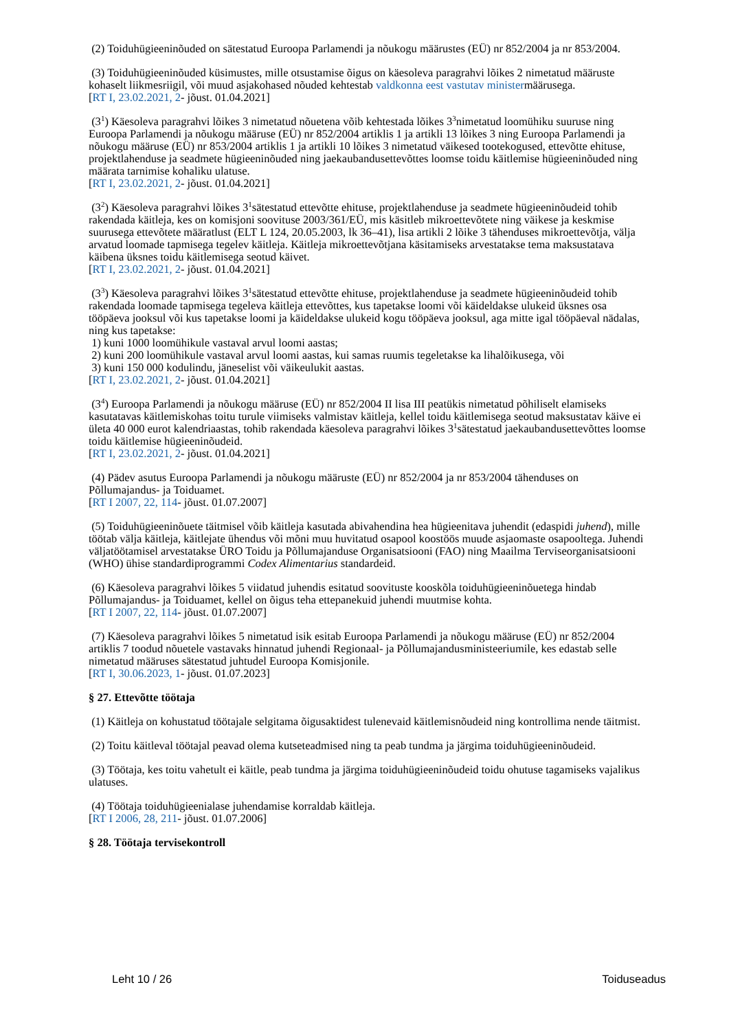(2) Toiduhügieeninõuded on sätestatud Euroopa Parlamendi ja nõukogu määrustes (EÜ) nr 852/2004 ja nr 853/2004.
(3) Toiduhügieeninõuded küsimustes, mille otsustamise õigus on käesoleva paragrahvi lõikes 2 nimetatud määruste kohaselt liikmesriigil, või muud asjakohased nõuded kehtestab valdkonna eest vastutav ministermäärusega.
[RT I, 23.02.2021, 2- jõust. 01.04.2021]
(3<sup>1</sup>) Käesoleva paragrahvi lõikes 3 nimetatud nõuetena võib kehtestada lõikes 3<sup>3</sup>nimetatud loomühiku suuruse ning Euroopa Parlamendi ja nõukogu määruse (EÜ) nr 852/2004 artiklis 1 ja artikli 13 lõikes 3 ning Euroopa Parlamendi ja nõukogu määruse (EÜ) nr 853/2004 artiklis 1 ja artikli 10 lõikes 3 nimetatud väikesed tootekogused, ettevõtte ehituse, projektlahenduse ja seadmete hügieeninõuded ning jaekaubandusettevõttes loomse toidu käitlemise hügieeninõuded ning määrata tarnimise kohaliku ulatuse.
[RT I, 23.02.2021, 2- jõust. 01.04.2021]
(3<sup>2</sup>) Käesoleva paragrahvi lõikes 3<sup>1</sup>sätestatud ettevõtte ehituse, projektlahenduse ja seadmete hügieeninõudeid tohib rakendada käitleja, kes on komisjoni soovituse 2003/361/EÜ, mis käsitleb mikroettevõtete ning väikese ja keskmise suurusega ettevõtete määratlust (ELT L 124, 20.05.2003, lk 36–41), lisa artikli 2 lõike 3 tähenduses mikroettevõtja, välja arvatud loomade tapmisega tegelev käitleja. Käitleja mikroettevõtjana käsitamiseks arvestatakse tema maksustatava käibena üksnes toidu käitlemisega seotud käivet.
[RT I, 23.02.2021, 2- jõust. 01.04.2021]
(3<sup>3</sup>) Käesoleva paragrahvi lõikes 3<sup>1</sup>sätestatud ettevõtte ehituse, projektlahenduse ja seadmete hügieeninõudeid tohib rakendada loomade tapmisega tegeleva käitleja ettevõttes, kus tapetakse loomi või käideldakse ulukeid üksnes osa tööpäeva jooksul või kus tapetakse loomi ja käideldakse ulukeid kogu tööpäeva jooksul, aga mitte igal tööpäeval nädalas, ning kus tapetakse:
1) kuni 1000 loomühikule vastaval arvul loomi aastas;
2) kuni 200 loomühikule vastaval arvul loomi aastas, kui samas ruumis tegeletakse ka lihalõikusega, või
3) kuni 150 000 kodulindu, jäneselist või väikeulukit aastas.
[RT I, 23.02.2021, 2- jõust. 01.04.2021]
(3<sup>4</sup>) Euroopa Parlamendi ja nõukogu määruse (EÜ) nr 852/2004 II lisa III peatükis nimetatud põhiliselt elamiseks kasutatavas käitlemiskohas toitu turule viimiseks valmistav käitleja, kellel toidu käitlemisega seotud maksustatav käive ei ületa 40 000 eurot kalendriaastas, tohib rakendada käesoleva paragrahvi lõikes 3<sup>1</sup>sätestatud jaekaubandusettevõttes loomse toidu käitlemise hügieeninõudeid.
[RT I, 23.02.2021, 2- jõust. 01.04.2021]
(4) Pädev asutus Euroopa Parlamendi ja nõukogu määruste (EÜ) nr 852/2004 ja nr 853/2004 tähenduses on Põllumajandus- ja Toiduamet.
[RT I 2007, 22, 114- jõust. 01.07.2007]
(5) Toiduhügieeninõuete täitmisel võib käitleja kasutada abivahendina hea hügieenitava juhendit (edaspidi juhend), mille töötab välja käitleja, käitlejate ühendus või mõni muu huvitatud osapool koostöös muude asjaomaste osapooltega. Juhendi väljatöötamisel arvestatakse ÜRO Toidu ja Põllumajanduse Organisatsiooni (FAO) ning Maailma Terviseorganisatsiooni (WHO) ühise standardiprogrammi Codex Alimentarius standardeid.
(6) Käesoleva paragrahvi lõikes 5 viidatud juhendis esitatud soovituste kooskõla toiduhügieeninõuetega hindab Põllumajandus- ja Toiduamet, kellel on õigus teha ettepanekuid juhendi muutmise kohta.
[RT I 2007, 22, 114- jõust. 01.07.2007]
(7) Käesoleva paragrahvi lõikes 5 nimetatud isik esitab Euroopa Parlamendi ja nõukogu määruse (EÜ) nr 852/2004 artiklis 7 toodud nõuetele vastavaks hinnatud juhendi Regionaal- ja Põllumajandusministeeriumile, kes edastab selle nimetatud määruses sätestatud juhtudel Euroopa Komisjonile.
[RT I, 30.06.2023, 1- jõust. 01.07.2023]
§ 27. Ettevõtte töötaja
(1) Käitleja on kohustatud töötajale selgitama õigusaktidest tulenevaid käitlemisnõudeid ning kontrollima nende täitmist.
(2) Toitu käitleval töötajal peavad olema kutseteadmised ning ta peab tundma ja järgima toiduhügieeninõudeid.
(3) Töötaja, kes toitu vahetult ei käitle, peab tundma ja järgima toiduhügieeninõudeid toidu ohutuse tagamiseks vajalikus ulatuses.
(4) Töötaja toiduhügieenialase juhendamise korraldab käitleja.
[RT I 2006, 28, 211- jõust. 01.07.2006]
§ 28. Töötaja tervisekontroll
Leht 10 / 26 Toiduseadus